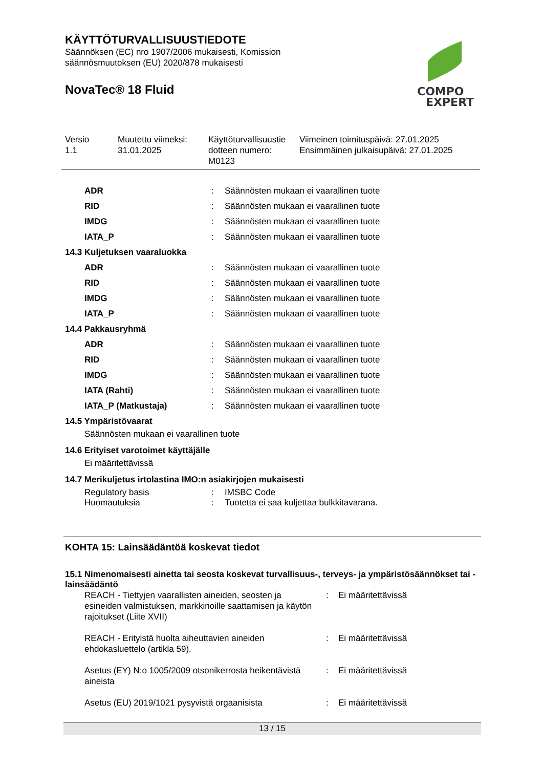COMPO
EXPERT
KÄYTTÖTURVALLISUUSTIEDOTE
Säännöksen (EC) nro 1907/2006 mukaisesti, Komission
säännösmuutoksen (EU) 2020/878 mukaisesti
NovaTec® 18 Fluid
| Versio 1.1 | Muutettu viimeksi: 31.01.2025 | Käyttöturvallisuustie dotteen numero: M0123 | Viimeinen toimituspäivä: 27.01.2025 Ensimmäinen julkaisupäivä: 27.01.2025 |
| | ADR | : | Säännösten mukaan ei vaarallinen tuote |
| | RID | : | Säännösten mukaan ei vaarallinen tuote |
| | IMDG | : | Säännösten mukaan ei vaarallinen tuote |
| | IATA_P | : | Säännösten mukaan ei vaarallinen tuote |
| 14.3 Kuljetuksen vaaraluokka | | | |
| | ADR | : | Säännösten mukaan ei vaarallinen tuote |
| | RID | : | Säännösten mukaan ei vaarallinen tuote |
| | IMDG | : | Säännösten mukaan ei vaarallinen tuote |
| | IATA_P | : | Säännösten mukaan ei vaarallinen tuote |
| 14.4 Pakkausryhmä | | | |
| | ADR | : | Säännösten mukaan ei vaarallinen tuote |
| | RID | : | Säännösten mukaan ei vaarallinen tuote |
| | IMDG | : | Säännösten mukaan ei vaarallinen tuote |
| | IATA (Rahti) | : | Säännösten mukaan ei vaarallinen tuote |
| | IATA_P (Matkustaja) | : | Säännösten mukaan ei vaarallinen tuote |
| 14.5 Ympäristövaarat | | | |
| | Säännösten mukaan ei vaarallinen tuote | | |
| 14.6 Erityiset varotoimet käyttäjälle | | | |
| | Ei määritettävissä | | |
| 14.7 Merikuljetus irtolastina IMO:n asiakirjojen mukaisesti | | | |
| | Regulatory basis | : | IMSBC Code |
| | Huomautuksia | : | Tuotetta ei saa kuljettaa bulkkitavarana. |
KOHTA 15: Lainsäädäntöä koskevat tiedot
15.1 Nimenomaisesti ainetta tai seosta koskevat turvallisuus-, terveys- ja ympäristösäännökset tai -lainsäädäntö
| | REACH - Tiettyjen vaarallisten aineiden, seosten ja esineiden valmistuksen, markkinoille saattamisen ja käytön rajoitukset (Liite XVII) | : | Ei määritettävissä |
| | REACH - Erityistä huolta aiheuttavien aineiden ehdokasluettelo (artikla 59). | : | Ei määritettävissä |
| | Asetus (EY) N:o 1005/2009 otsonikerrosta heikentävistä aineista | : | Ei määritettävissä |
| | Asetus (EU) 2019/1021 pysyvistä orgaanisista | : | Ei määritettävissä |
13 / 15